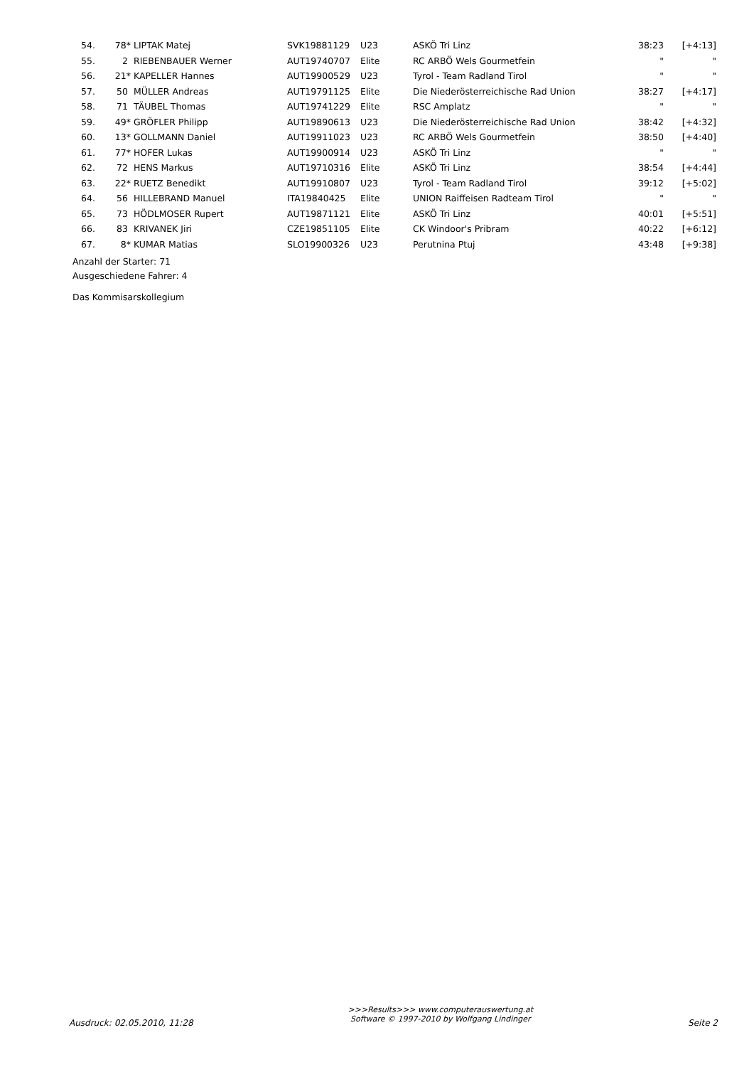| 54. | 78* | LIPTAK Matej | SVK19881129 | U23 | ASKÖ Tri Linz | 38:23 | [+4:13] |
| 55. | 2 | RIEBENBAUER Werner | AUT19740707 | Elite | RC ARBÖ Wels Gourmetfein | " | " |
| 56. | 21* | KAPELLER Hannes | AUT19900529 | U23 | Tyrol - Team Radland Tirol | " | " |
| 57. | 50 | MÜLLER Andreas | AUT19791125 | Elite | Die Niederösterreichische Rad Union | 38:27 | [+4:17] |
| 58. | 71 | TÄUBEL Thomas | AUT19741229 | Elite | RSC Amplatz | " | " |
| 59. | 49* | GRÖFLER Philipp | AUT19890613 | U23 | Die Niederösterreichische Rad Union | 38:42 | [+4:32] |
| 60. | 13* | GOLLMANN Daniel | AUT19911023 | U23 | RC ARBÖ Wels Gourmetfein | 38:50 | [+4:40] |
| 61. | 77* | HOFER Lukas | AUT19900914 | U23 | ASKÖ Tri Linz | " | " |
| 62. | 72 | HENS Markus | AUT19710316 | Elite | ASKÖ Tri Linz | 38:54 | [+4:44] |
| 63. | 22* | RUETZ Benedikt | AUT19910807 | U23 | Tyrol - Team Radland Tirol | 39:12 | [+5:02] |
| 64. | 56 | HILLEBRAND Manuel | ITA19840425 | Elite | UNION Raiffeisen Radteam Tirol | " | " |
| 65. | 73 | HÖDLMOSER Rupert | AUT19871121 | Elite | ASKÖ Tri Linz | 40:01 | [+5:51] |
| 66. | 83 | KRIVANEK Jiri | CZE19851105 | Elite | CK Windoor's Pribram | 40:22 | [+6:12] |
| 67. | 8* | KUMAR Matias | SLO19900326 | U23 | Perutnina Ptuj | 43:48 | [+9:38] |
Anzahl der Starter: 71
Ausgeschiedene Fahrer: 4
Das Kommisarskollegium
Ausdruck: 02.05.2010, 11:28 >>>Results>>> www.computerauswertung.at
Software © 1997-2010 by Wolfgang Lindinger Seite 2